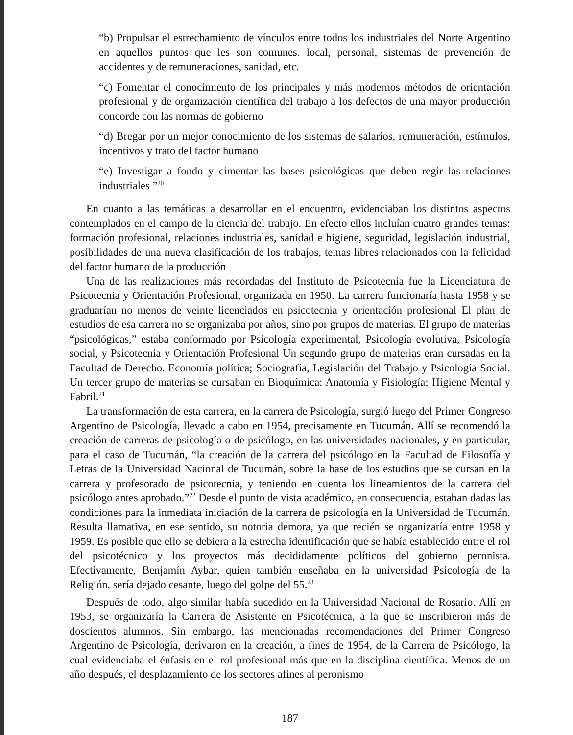“b) Propulsar el estrechamiento de vínculos entre todos los industriales del Norte Argentino en aquellos puntos que les son comunes. local, personal, sistemas de prevención de accidentes y de remuneraciones, sanidad, etc.
“c) Fomentar el conocimiento de los principales y más modernos métodos de orientación profesional y de organización científica del trabajo a los defectos de una mayor producción concorde con las normas de gobierno
“d) Bregar por un mejor conocimiento de los sistemas de salarios, remuneración, estímulos, incentivos y trato del factor humano
“e) Investigar a fondo y cimentar las bases psicológicas que deben regir las relaciones industriales ”<sup>20</sup>
En cuanto a las temáticas a desarrollar en el encuentro, evidenciaban los distintos aspectos contemplados en el campo de la ciencia del trabajo. En efecto ellos incluían cuatro grandes temas: formación profesional, relaciones industriales, sanidad e higiene, seguridad, legislación industrial, posibilidades de una nueva clasificación de los trabajos, temas libres relacionados con la felicidad del factor humano de la producción
Una de las realizaciones más recordadas del Instituto de Psicotecnia fue la Licenciatura de Psicotecnia y Orientación Profesional, organizada en 1950. La carrera funcionaría hasta 1958 y se graduarían no menos de veinte licenciados en psicotecnia y orientación profesional El plan de estudios de esa carrera no se organizaba por años, sino por grupos de materias. El grupo de materias “psicológicas,” estaba conformado por Psicología experimental, Psicología evolutiva, Psicología social, y Psicotecnia y Orientación Profesional Un segundo grupo de materias eran cursadas en la Facultad de Derecho. Economía política; Sociografía, Legislación del Trabajo y Psicología Social. Un tercer grupo de materias se cursaban en Bioquímica: Anatomía y Fisiología; Higiene Mental y Fabril.<sup>21</sup>
La transformación de esta carrera, en la carrera de Psicología, surgió luego del Primer Congreso Argentino de Psicología, llevado a cabo en 1954, precisamente en Tucumán. Allí se recomendó la creación de carreras de psicología o de psicólogo, en las universidades nacionales, y en particular, para el caso de Tucumán, “la creación de la carrera del psicólogo en la Facultad de Filosofía y Letras de la Universidad Nacional de Tucumán, sobre la base de los estudios que se cursan en la carrera y profesorado de psicotecnia, y teniendo en cuenta los lineamientos de la carrera del psicólogo antes aprobado.”<sup>22</sup> Desde el punto de vista académico, en consecuencia, estaban dadas las condiciones para la inmediata iniciación de la carrera de psicología en la Universidad de Tucumán. Resulta llamativa, en ese sentido, su notoria demora, ya que recién se organizaría entre 1958 y 1959. Es posible que ello se debiera a la estrecha identificación que se había establecido entre el rol del psicotécnico y los proyectos más decididamente políticos del gobierno peronista. Efectivamente, Benjamín Aybar, quien también enseñaba en la universidad Psicología de la Religión, sería dejado cesante, luego del golpe del 55.<sup>23</sup>
Después de todo, algo similar había sucedido en la Universidad Nacional de Rosario. Allí en 1953, se organizaría la Carrera de Asistente en Psicotécnica, a la que se inscribieron más de doscientos alumnos. Sin embargo, las mencionadas recomendaciones del Primer Congreso Argentino de Psicología, derivaron en la creación, a fines de 1954, de la Carrera de Psicólogo, la cual evidenciaba el énfasis en el rol profesional más que en la disciplina científica. Menos de un año después, el desplazamiento de los sectores afines al peronismo
187